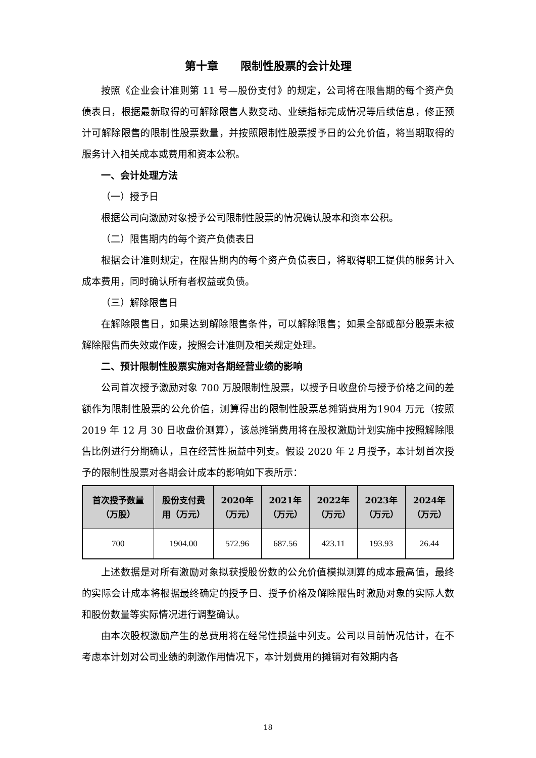第十章　　限制性股票的会计处理
按照《企业会计准则第 11 号—股份支付》的规定，公司将在限售期的每个资产负债表日，根据最新取得的可解除限售人数变动、业绩指标完成情况等后续信息，修正预计可解除限售的限制性股票数量，并按照限制性股票授予日的公允价值，将当期取得的服务计入相关成本或费用和资本公积。
一、会计处理方法
（一）授予日
根据公司向激励对象授予公司限制性股票的情况确认股本和资本公积。
（二）限售期内的每个资产负债表日
根据会计准则规定，在限售期内的每个资产负债表日，将取得职工提供的服务计入成本费用，同时确认所有者权益或负债。
（三）解除限售日
在解除限售日，如果达到解除限售条件，可以解除限售；如果全部或部分股票未被解除限售而失效或作废，按照会计准则及相关规定处理。
二、预计限制性股票实施对各期经营业绩的影响
公司首次授予激励对象 700 万股限制性股票，以授予日收盘价与授予价格之间的差额作为限制性股票的公允价值，测算得出的限制性股票总摊销费用为1904 万元（按照 2019 年 12 月 30 日收盘价测算），该总摊销费用将在股权激励计划实施中按照解除限售比例进行分期确认，且在经营性损益中列支。假设 2020 年 2 月授予，本计划首次授予的限制性股票对各期会计成本的影响如下表所示：
| 首次授予数量 （万股） | 股份支付费 用（万元） | 2020年 （万元） | 2021年 （万元） | 2022年 （万元） | 2023年 （万元） | 2024年 （万元） |
| --- | --- | --- | --- | --- | --- | --- |
| 700 | 1904.00 | 572.96 | 687.56 | 423.11 | 193.93 | 26.44 |
上述数据是对所有激励对象拟获授股份数的公允价值模拟测算的成本最高值，最终的实际会计成本将根据最终确定的授予日、授予价格及解除限售时激励对象的实际人数和股份数量等实际情况进行调整确认。
由本次股权激励产生的总费用将在经常性损益中列支。公司以目前情况估计，在不考虑本计划对公司业绩的刺激作用情况下，本计划费用的摊销对有效期内各
18